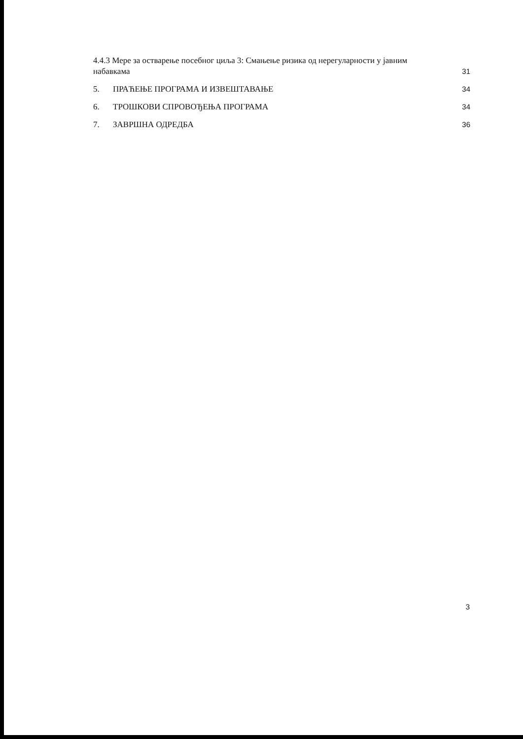4.4.3 Мере за остварење посебног циља 3: Смањење ризика од нерегуларности у јавним
набавкама 31
5. ПРАЋЕЊЕ ПРОГРАМА И ИЗВЕШТАВАЊЕ 34
6. ТРОШКОВИ СПРОВОЂЕЊА ПРОГРАМА 34
7. ЗАВРШНА ОДРЕДБА 36
3